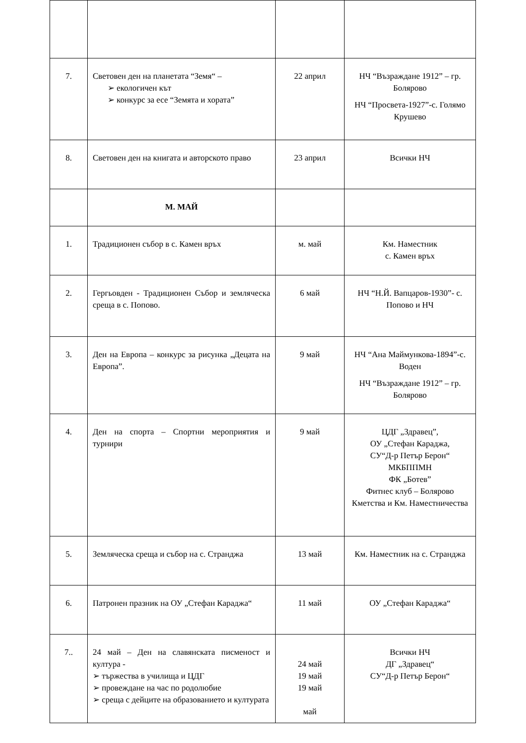| 7. | Световен ден на планетата “Земя“ – ➢ екологичен кът ➢ конкурс за есе “Земята и хората” | 22 април | НЧ “Възраждане 1912” – гр. Болярово НЧ “Просвета-1927”-с. Голямо Крушево |
| 8. | Световен ден на книгата и авторското право | 23 април | Всички НЧ |
| | М. МАЙ | | |
| 1. | Традиционен събор в с. Камен връх | м. май | Км. Наместник с. Камен връх |
| 2. | Гергьовден - Традиционен Събор и земляческа среща в с. Попово. | 6 май | НЧ “Н.Й. Вапцаров-1930”- с. Попово и НЧ |
| 3. | Ден на Европа – конкурс за рисунка „Децата на Европа”. | 9 май | НЧ “Ана Маймункова-1894”-с. Воден НЧ “Възраждане 1912” – гр. Болярово |
| 4. | Ден на спорта – Спортни мероприятия и турнири | 9 май | ЦДГ „Здравец”, ОУ „Стефан Караджа, СУ“Д-р Петър Берон“ МКБППМН ФК „Ботев” Фитнес клуб – Болярово Кметства и Км. Наместничества |
| 5. | Земляческа среща и събор на с. Странджа | 13 май | Км. Наместник на с. Странджа |
| 6. | Патронен празник на ОУ „Стефан Караджа“ | 11 май | ОУ „Стефан Караджа“ |
| 7.. | 24 май – Ден на славянската писменост и култура - ➢ тържества в училища и ЦДГ ➢ провеждане на час по родолюбие ➢ среща с дейците на образованието и културата | 24 май 19 май 19 май май | Всички НЧ ДГ „Здравец“ СУ“Д-р Петър Берон“ |